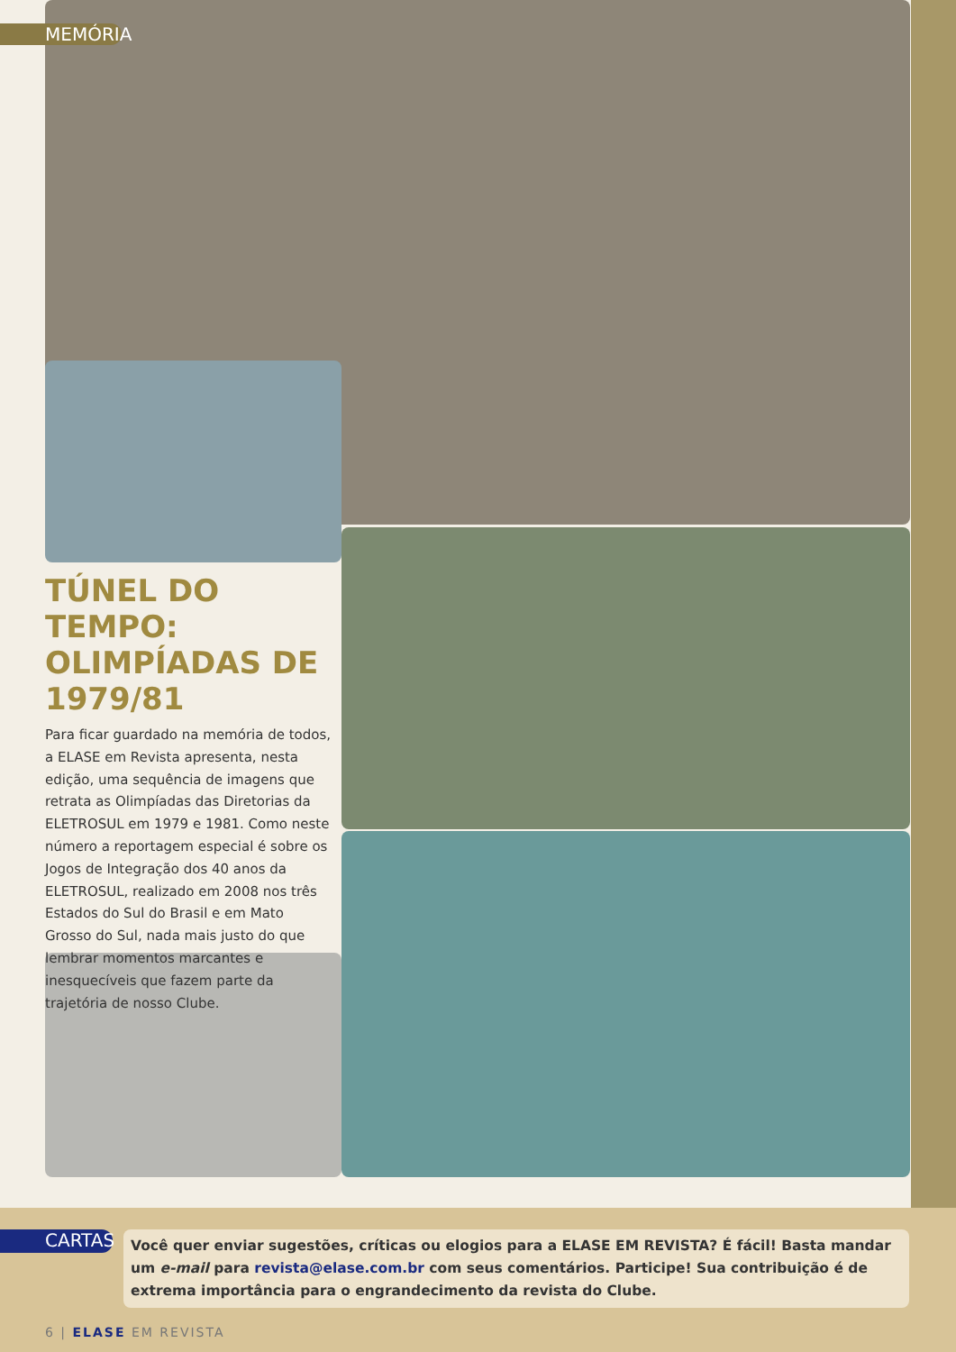MEMÓRIA
TÚNEL DO TEMPO: OLIMPÍADAS DE 1979/81
Para ficar guardado na memória de todos, a ELASE em Revista apresenta, nesta edição, uma sequência de imagens que retrata as Olimpíadas das Diretorias da ELETROSUL em 1979 e 1981. Como neste número a reportagem especial é sobre os Jogos de Integração dos 40 anos da ELETROSUL, realizado em 2008 nos três Estados do Sul do Brasil e em Mato Grosso do Sul, nada mais justo do que lembrar momentos marcantes e inesquecíveis que fazem parte da trajetória de nosso Clube.
CARTAS
Você quer enviar sugestões, críticas ou elogios para a ELASE EM REVISTA? É fácil! Basta mandar um e-mail para revista@elase.com.br com seus comentários. Participe! Sua contribuição é de extrema importância para o engrandecimento da revista do Clube.
6 | ELASE EM REVISTA